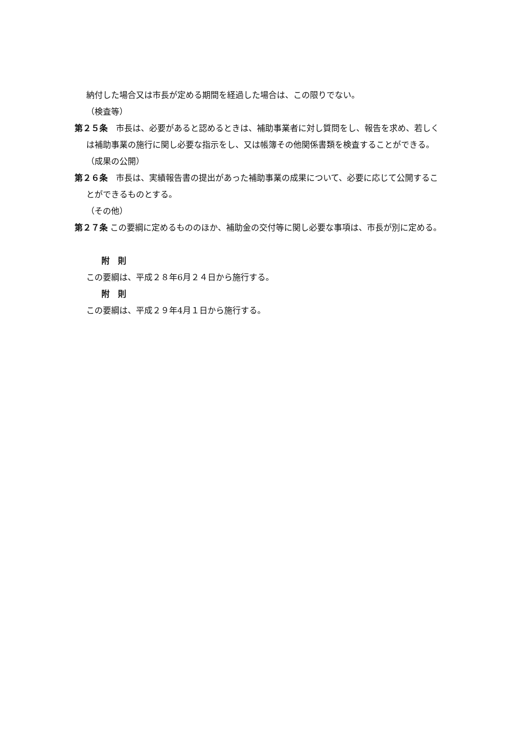納付した場合又は市長が定める期間を経過した場合は、この限りでない。
（検査等）
第２５条　市長は、必要があると認めるときは、補助事業者に対し質問をし、報告を求め、若しくは補助事業の施行に関し必要な指示をし、又は帳簿その他関係書類を検査することができる。
（成果の公開）
第２６条　市長は、実績報告書の提出があった補助事業の成果について、必要に応じて公開することができるものとする。
（その他）
第２７条 この要綱に定めるもののほか、補助金の交付等に関し必要な事項は、市長が別に定める。
附　則
この要綱は、平成２８年6月２４日から施行する。
附　則
この要綱は、平成２９年4月１日から施行する。